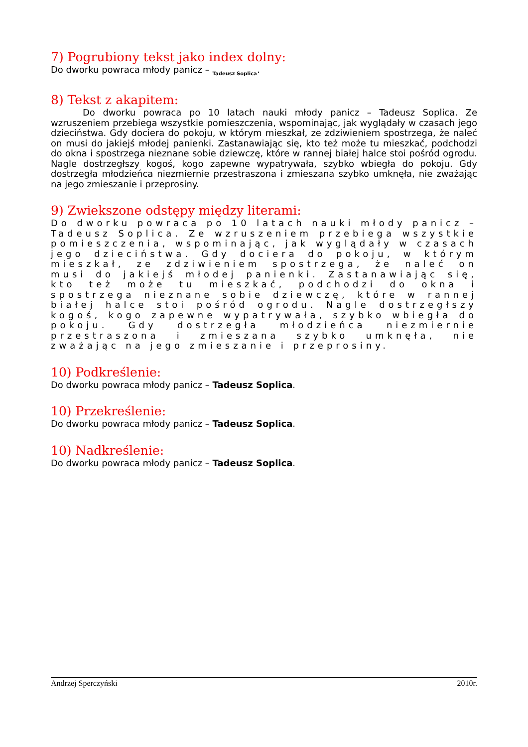7) Pogrubiony tekst jako index dolny:
Do dworku powraca młody panicz – Tadeusz Soplica.
8) Tekst z akapitem:
Do dworku powraca po 10 latach nauki młody panicz – Tadeusz Soplica. Ze wzruszeniem przebiega wszystkie pomieszczenia, wspominając, jak wyglądały w czasach jego dzieciństwa. Gdy dociera do pokoju, w którym mieszkał, ze zdziwieniem spostrzega, że naleć on musi do jakiejś młodej panienki. Zastanawiając się, kto też może tu mieszkać, podchodzi do okna i spostrzega nieznane sobie dziewczę, które w rannej białej halce stoi pośród ogrodu. Nagle dostrzegłszy kogoś, kogo zapewne wypatrywała, szybko wbiegła do pokoju. Gdy dostrzegła młodzieńca niezmiernie przestraszona i zmieszana szybko umknęła, nie zważając na jego zmieszanie i przeprosiny.
9) Zwiekszone odstępy między literami:
Do dworku powraca po 10 latach nauki młody panicz – Tadeusz Soplica. Ze wzruszeniem przebiega wszystkie pomieszczenia, wspominając, jak wyglądały w czasach jego dzieciństwa. Gdy dociera do pokoju, w którym mieszkał, ze zdziwieniem spostrzega, że naleć on musi do jakiejś młodej panienki. Zastanawiając się, kto też może tu mieszkać, podchodzi do okna i spostrzega nieznane sobie dziewczę, które w rannej białej halce stoi pośród ogrodu. Nagle dostrzegłszy kogoś, kogo zapewne wypatrywała, szybko wbiegła do pokoju. Gdy dostrzegła młodzieńca niezmiernie przestraszona i zmieszana szybko umknęła, nie zważając na jego zmieszanie i przeprosiny.
10) Podkreślenie:
Do dworku powraca młody panicz – Tadeusz Soplica.
10) Przekreślenie:
Do dworku powraca młody panicz – Tadeusz Soplica.
10) Nadkreślenie:
Do dworku powraca młody panicz – Tadeusz Soplica.
Andrzej Sperczyński 2010r.